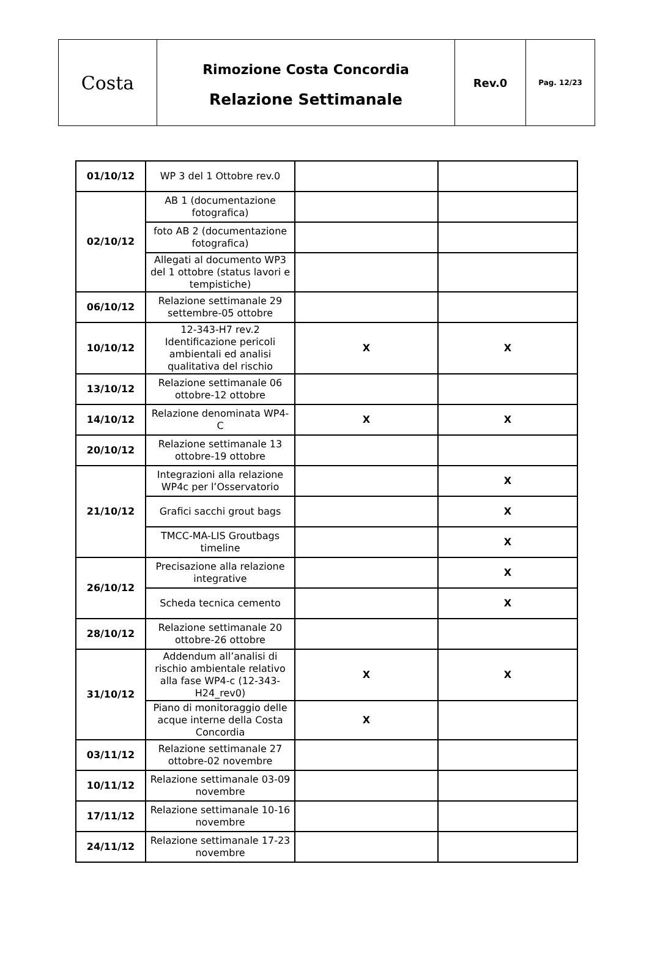| Costa | Rimozione Costa Concordia Relazione Settimanale | Rev.0 | Pag. 12/23 |
| 01/10/12 | WP 3 del 1 Ottobre rev.0 | | |
| 02/10/12 | AB 1 (documentazione fotografica) | | |
| | foto AB 2 (documentazione fotografica) | | |
| | Allegati al documento WP3 del 1 ottobre (status lavori e tempistiche) | | |
| 06/10/12 | Relazione settimanale 29 settembre-05 ottobre | | |
| 10/10/12 | 12-343-H7 rev.2 Identificazione pericoli ambientali ed analisi qualitativa del rischio | X | X |
| 13/10/12 | Relazione settimanale 06 ottobre-12 ottobre | | |
| 14/10/12 | Relazione denominata WP4-C | X | X |
| 20/10/12 | Relazione settimanale 13 ottobre-19 ottobre | | |
| 21/10/12 | Integrazioni alla relazione WP4c per l’Osservatorio | | X |
| | Grafici sacchi grout bags | | X |
| | TMCC-MA-LIS Groutbags timeline | | X |
| 26/10/12 | Precisazione alla relazione integrative | | X |
| | Scheda tecnica cemento | | X |
| 28/10/12 | Relazione settimanale 20 ottobre-26 ottobre | | |
| 31/10/12 | Addendum all’analisi di rischio ambientale relativo alla fase WP4-c (12-343-H24_rev0) | X | X |
| | Piano di monitoraggio delle acque interne della Costa Concordia | X | |
| 03/11/12 | Relazione settimanale 27 ottobre-02 novembre | | |
| 10/11/12 | Relazione settimanale 03-09 novembre | | |
| 17/11/12 | Relazione settimanale 10-16 novembre | | |
| 24/11/12 | Relazione settimanale 17-23 novembre | | |